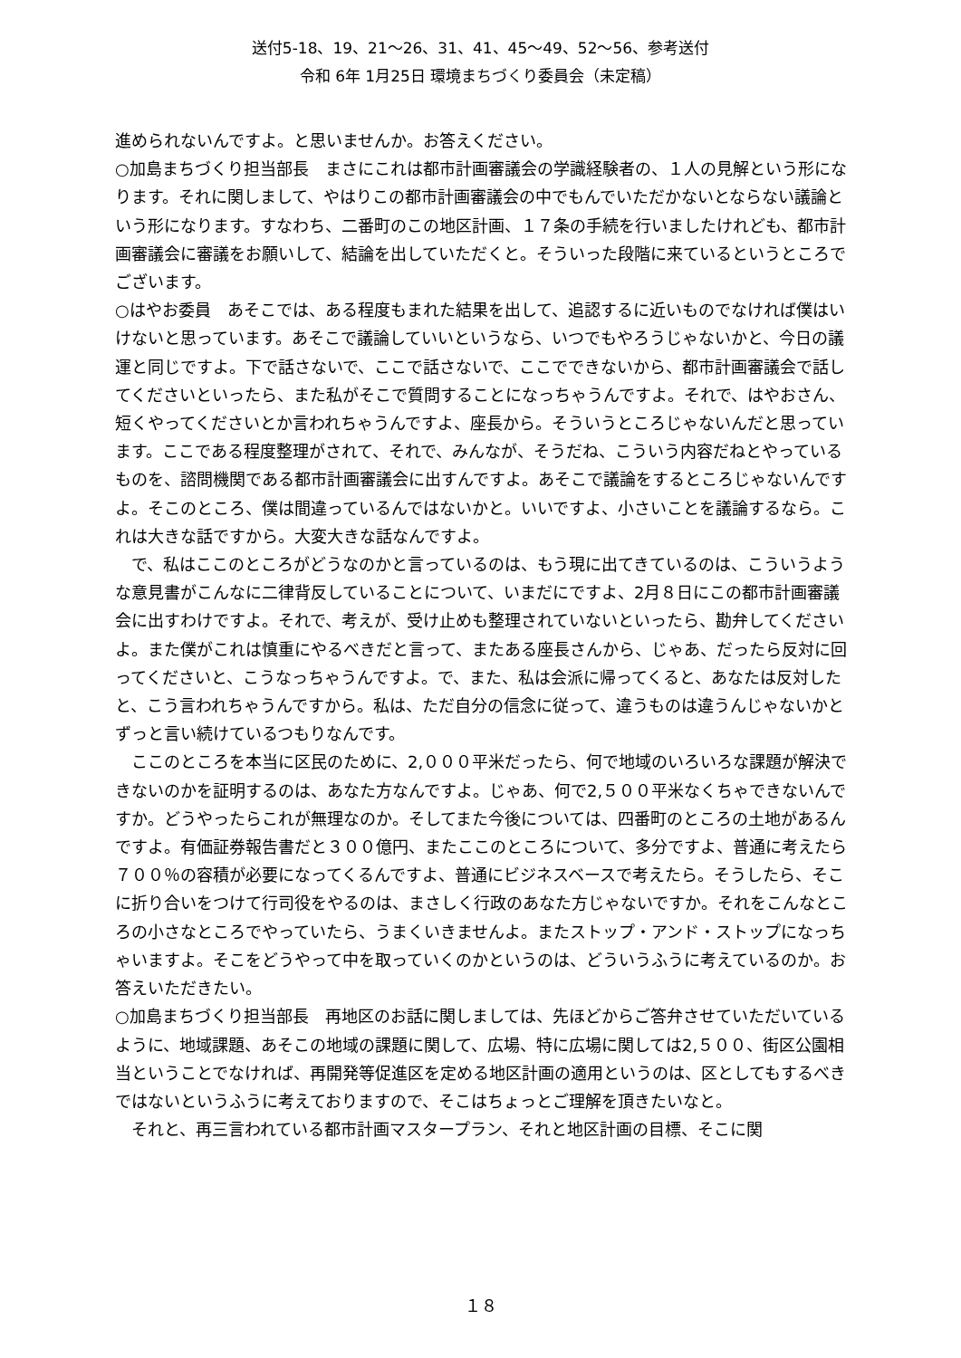送付5-18、19、21～26、31、41、45～49、52～56、参考送付
令和 6年 1月25日 環境まちづくり委員会（未定稿）
進められないんですよ。と思いませんか。お答えください。
○加島まちづくり担当部長　まさにこれは都市計画審議会の学識経験者の、１人の見解という形になります。それに関しまして、やはりこの都市計画審議会の中でもんでいただかないとならない議論という形になります。すなわち、二番町のこの地区計画、１７条の手続を行いましたけれども、都市計画審議会に審議をお願いして、結論を出していただくと。そういった段階に来ているというところでございます。
○はやお委員　あそこでは、ある程度もまれた結果を出して、追認するに近いものでなければ僕はいけないと思っています。あそこで議論していいというなら、いつでもやろうじゃないかと、今日の議運と同じですよ。下で話さないで、ここで話さないで、ここでできないから、都市計画審議会で話してくださいといったら、また私がそこで質問することになっちゃうんですよ。それで、はやおさん、短くやってくださいとか言われちゃうんですよ、座長から。そういうところじゃないんだと思っています。ここである程度整理がされて、それで、みんなが、そうだね、こういう内容だねとやっているものを、諮問機関である都市計画審議会に出すんですよ。あそこで議論をするところじゃないんですよ。そこのところ、僕は間違っているんではないかと。いいですよ、小さいことを議論するなら。これは大きな話ですから。大変大きな話なんですよ。
　で、私はここのところがどうなのかと言っているのは、もう現に出てきているのは、こういうような意見書がこんなに二律背反していることについて、いまだにですよ、2月８日にこの都市計画審議会に出すわけですよ。それで、考えが、受け止めも整理されていないといったら、勘弁してくださいよ。また僕がこれは慎重にやるべきだと言って、またある座長さんから、じゃあ、だったら反対に回ってくださいと、こうなっちゃうんですよ。で、また、私は会派に帰ってくると、あなたは反対したと、こう言われちゃうんですから。私は、ただ自分の信念に従って、違うものは違うんじゃないかとずっと言い続けているつもりなんです。
　ここのところを本当に区民のために、2,０００平米だったら、何で地域のいろいろな課題が解決できないのかを証明するのは、あなた方なんですよ。じゃあ、何で2,５００平米なくちゃできないんですか。どうやったらこれが無理なのか。そしてまた今後については、四番町のところの土地があるんですよ。有価証券報告書だと３００億円、またここのところについて、多分ですよ、普通に考えたら７００％の容積が必要になってくるんですよ、普通にビジネスベースで考えたら。そうしたら、そこに折り合いをつけて行司役をやるのは、まさしく行政のあなた方じゃないですか。それをこんなところの小さなところでやっていたら、うまくいきませんよ。またストップ・アンド・ストップになっちゃいますよ。そこをどうやって中を取っていくのかというのは、どういうふうに考えているのか。お答えいただきたい。
○加島まちづくり担当部長　再地区のお話に関しましては、先ほどからご答弁させていただいているように、地域課題、あそこの地域の課題に関して、広場、特に広場に関しては2,５００、街区公園相当ということでなければ、再開発等促進区を定める地区計画の適用というのは、区としてもするべきではないというふうに考えておりますので、そこはちょっとご理解を頂きたいなと。
　それと、再三言われている都市計画マスタープラン、それと地区計画の目標、そこに関
１８